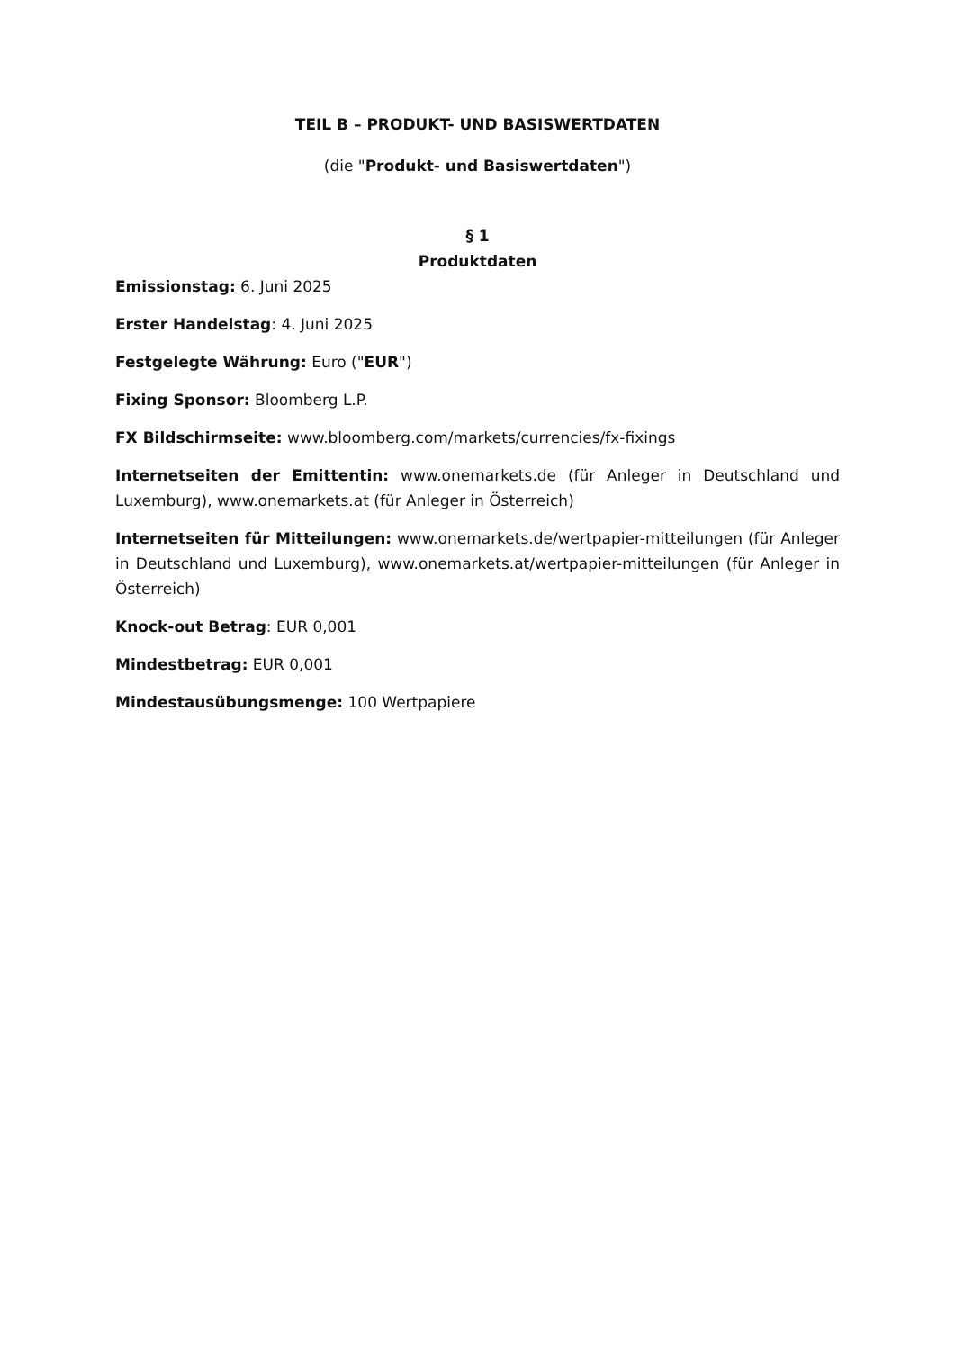TEIL B – PRODUKT- UND BASISWERTDATEN
(die "Produkt- und Basiswertdaten")
§ 1
Produktdaten
Emissionstag: 6. Juni 2025
Erster Handelstag: 4. Juni 2025
Festgelegte Währung: Euro ("EUR")
Fixing Sponsor: Bloomberg L.P.
FX Bildschirmseite: www.bloomberg.com/markets/currencies/fx-fixings
Internetseiten der Emittentin: www.onemarkets.de (für Anleger in Deutschland und Luxemburg), www.onemarkets.at (für Anleger in Österreich)
Internetseiten für Mitteilungen: www.onemarkets.de/wertpapier-mitteilungen (für Anleger in Deutschland und Luxemburg), www.onemarkets.at/wertpapier-mitteilungen (für Anleger in Österreich)
Knock-out Betrag: EUR 0,001
Mindestbetrag: EUR 0,001
Mindestausübungsmenge: 100 Wertpapiere